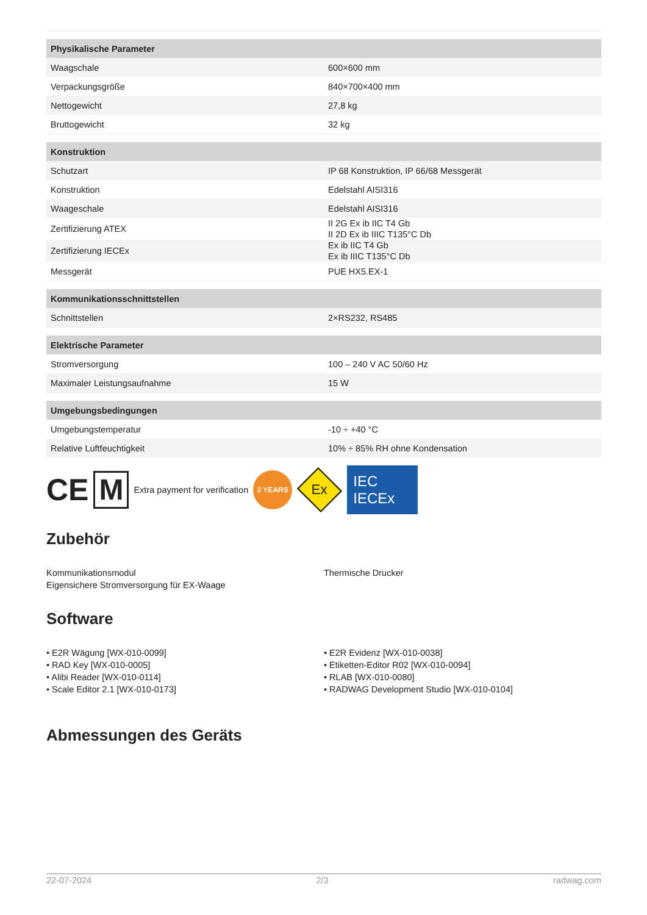| Physikalische Parameter | |
| --- | --- |
| Waagschale | 600×600 mm |
| Verpackungsgröße | 840×700×400 mm |
| Nettogewicht | 27,8 kg |
| Bruttogewicht | 32 kg |
| Konstruktion | |
| Schutzart | IP 68 Konstruktion, IP 66/68 Messgerät |
| Konstruktion | Edelstahl AISI316 |
| Waageschale | Edelstahl AISI316 |
| Zertifizierung ATEX | II 2G Ex ib IIC T4 Gb II 2D Ex ib IIIC T135°C Db |
| Zertifizierung IECEx | Ex ib IIC T4 Gb Ex ib IIIC T135°C Db |
| Messgerät | PUE HX5.EX-1 |
| Kommunikationsschnittstellen | |
| Schnittstellen | 2×RS232, RS485 |
| Elektrische Parameter | |
| Stromversorgung | 100 – 240 V AC 50/60 Hz |
| Maximaler Leistungsaufnahme | 15 W |
| Umgebungsbedingungen | |
| Umgebungstemperatur | -10 ÷ +40 °C |
| Relative Luftfeuchtigkeit | 10% ÷ 85% RH ohne Kondensation |
CE M Extra payment for verification 2 YEARS Ex IEC IECEx
Zubehör
Kommunikationsmodul
Eigensichere Stromversorgung für EX-Waage
Thermische Drucker
Software
• E2R Wägung [WX-010-0099]
• RAD Key [WX-010-0005]
• Alibi Reader [WX-010-0114]
• Scale Editor 2.1 [WX-010-0173]
• E2R Evidenz [WX-010-0038]
• Etiketten-Editor R02 [WX-010-0094]
• RLAB [WX-010-0080]
• RADWAG Development Studio [WX-010-0104]
Abmessungen des Geräts
22-07-2024 2/3 radwag.com